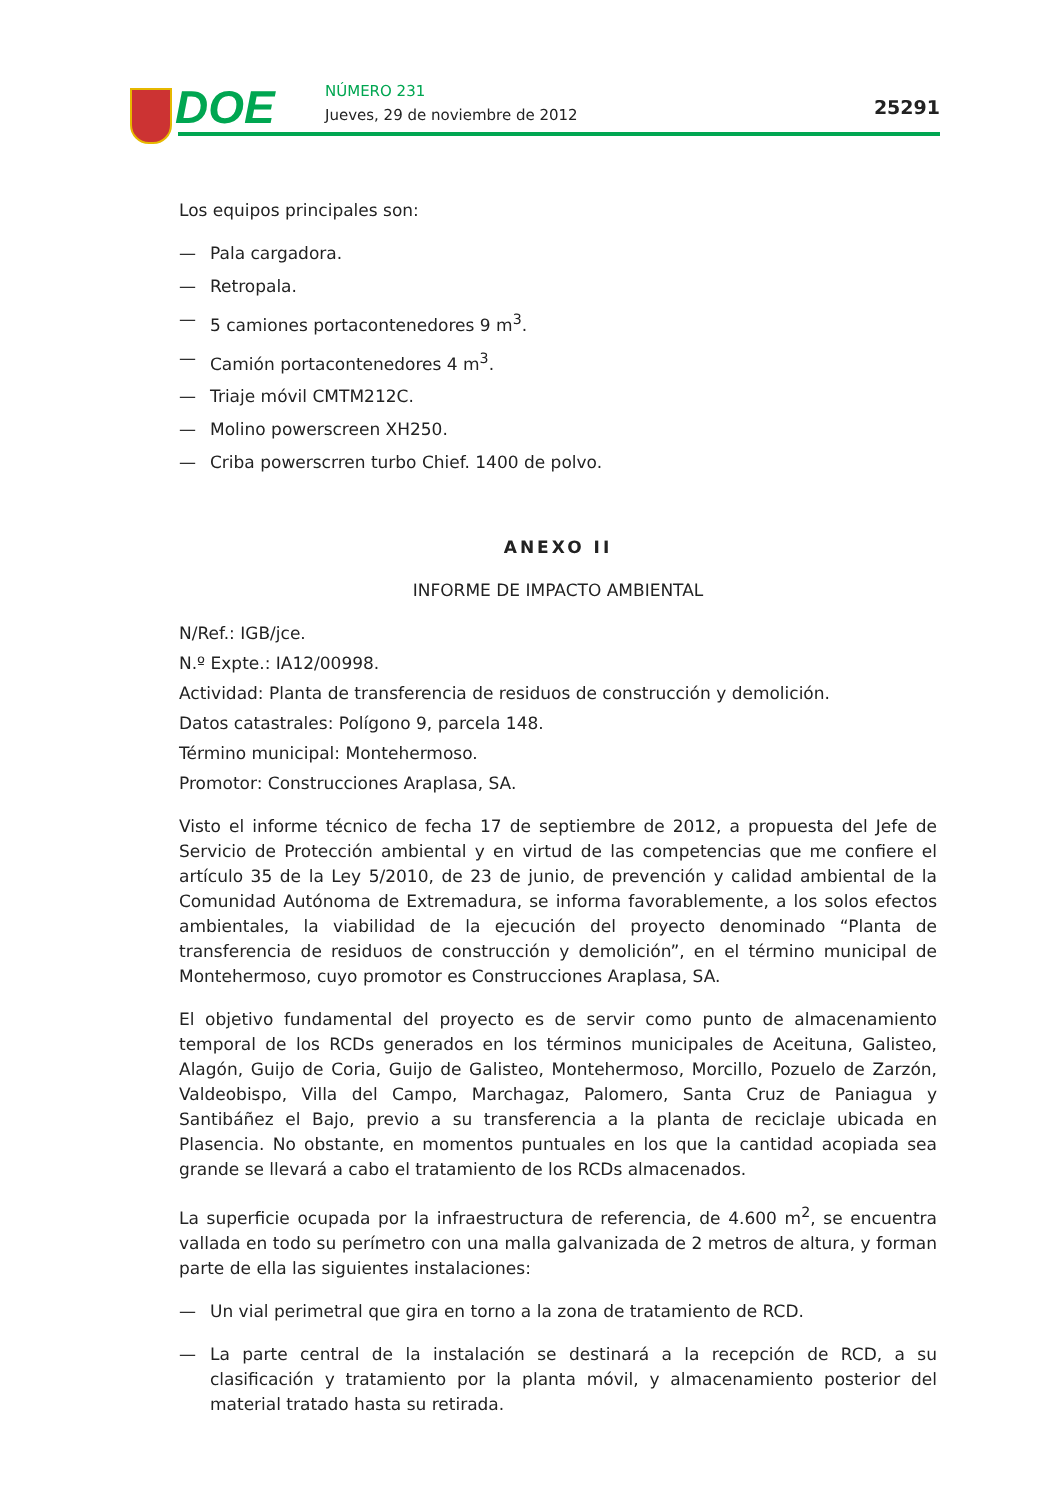DOE NÚMERO 231
Jueves, 29 de noviembre de 2012
25291
Los equipos principales son:
— Pala cargadora.
— Retropala.
— 5 camiones portacontenedores 9 m<sup>3</sup>.
— Camión portacontenedores 4 m<sup>3</sup>.
— Triaje móvil CMTM212C.
— Molino powerscreen XH250.
— Criba powerscrren turbo Chief. 1400 de polvo.
ANEXO II
INFORME DE IMPACTO AMBIENTAL
N/Ref.: IGB/jce.
N.º Expte.: IA12/00998.
Actividad: Planta de transferencia de residuos de construcción y demolición.
Datos catastrales: Polígono 9, parcela 148.
Término municipal: Montehermoso.
Promotor: Construcciones Araplasa, SA.
Visto el informe técnico de fecha 17 de septiembre de 2012, a propuesta del Jefe de Servicio de Protección ambiental y en virtud de las competencias que me confiere el artículo 35 de la Ley 5/2010, de 23 de junio, de prevención y calidad ambiental de la Comunidad Autónoma de Extremadura, se informa favorablemente, a los solos efectos ambientales, la viabilidad de la ejecución del proyecto denominado “Planta de transferencia de residuos de construcción y demolición”, en el término municipal de Montehermoso, cuyo promotor es Construcciones Araplasa, SA.
El objetivo fundamental del proyecto es de servir como punto de almacenamiento temporal de los RCDs generados en los términos municipales de Aceituna, Galisteo, Alagón, Guijo de Coria, Guijo de Galisteo, Montehermoso, Morcillo, Pozuelo de Zarzón, Valdeobispo, Villa del Campo, Marchagaz, Palomero, Santa Cruz de Paniagua y Santibáñez el Bajo, previo a su transferencia a la planta de reciclaje ubicada en Plasencia. No obstante, en momentos puntuales en los que la cantidad acopiada sea grande se llevará a cabo el tratamiento de los RCDs almacenados.
La superficie ocupada por la infraestructura de referencia, de 4.600 m<sup>2</sup>, se encuentra vallada en todo su perímetro con una malla galvanizada de 2 metros de altura, y forman parte de ella las siguientes instalaciones:
— Un vial perimetral que gira en torno a la zona de tratamiento de RCD.
— La parte central de la instalación se destinará a la recepción de RCD, a su clasificación y tratamiento por la planta móvil, y almacenamiento posterior del material tratado hasta su retirada.